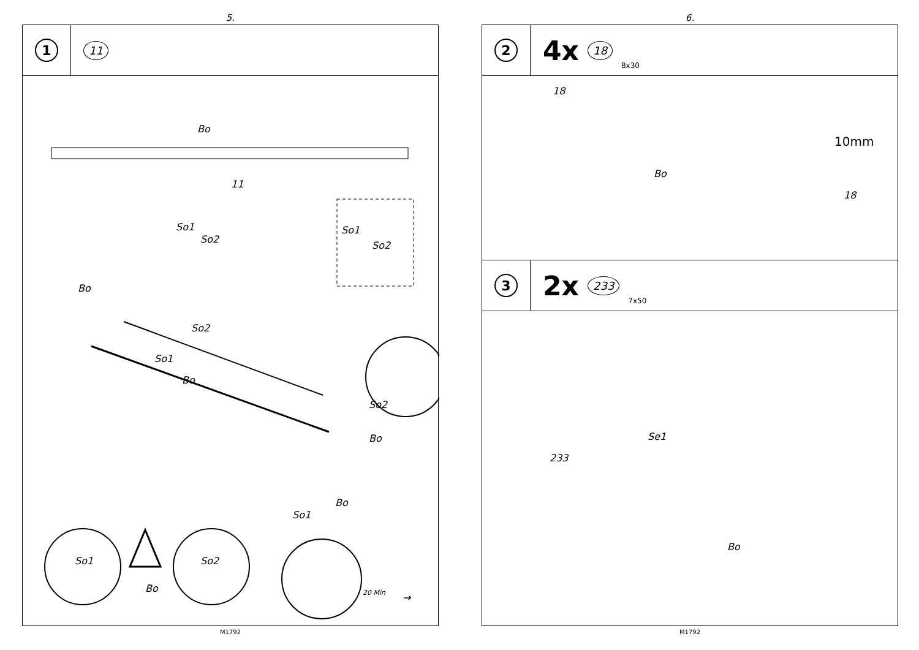5.
1
11
Bo
11
So1
So2
So1
So2
Bo
So2
So1
Bo
So2
Bo
Bo
So1
So1 So2
Bo 20 Min →
M1792
6.
2
4x 18 8x30
18
Bo
10mm
18
3
2x 233 7x50
Se1
233
Bo
M1792